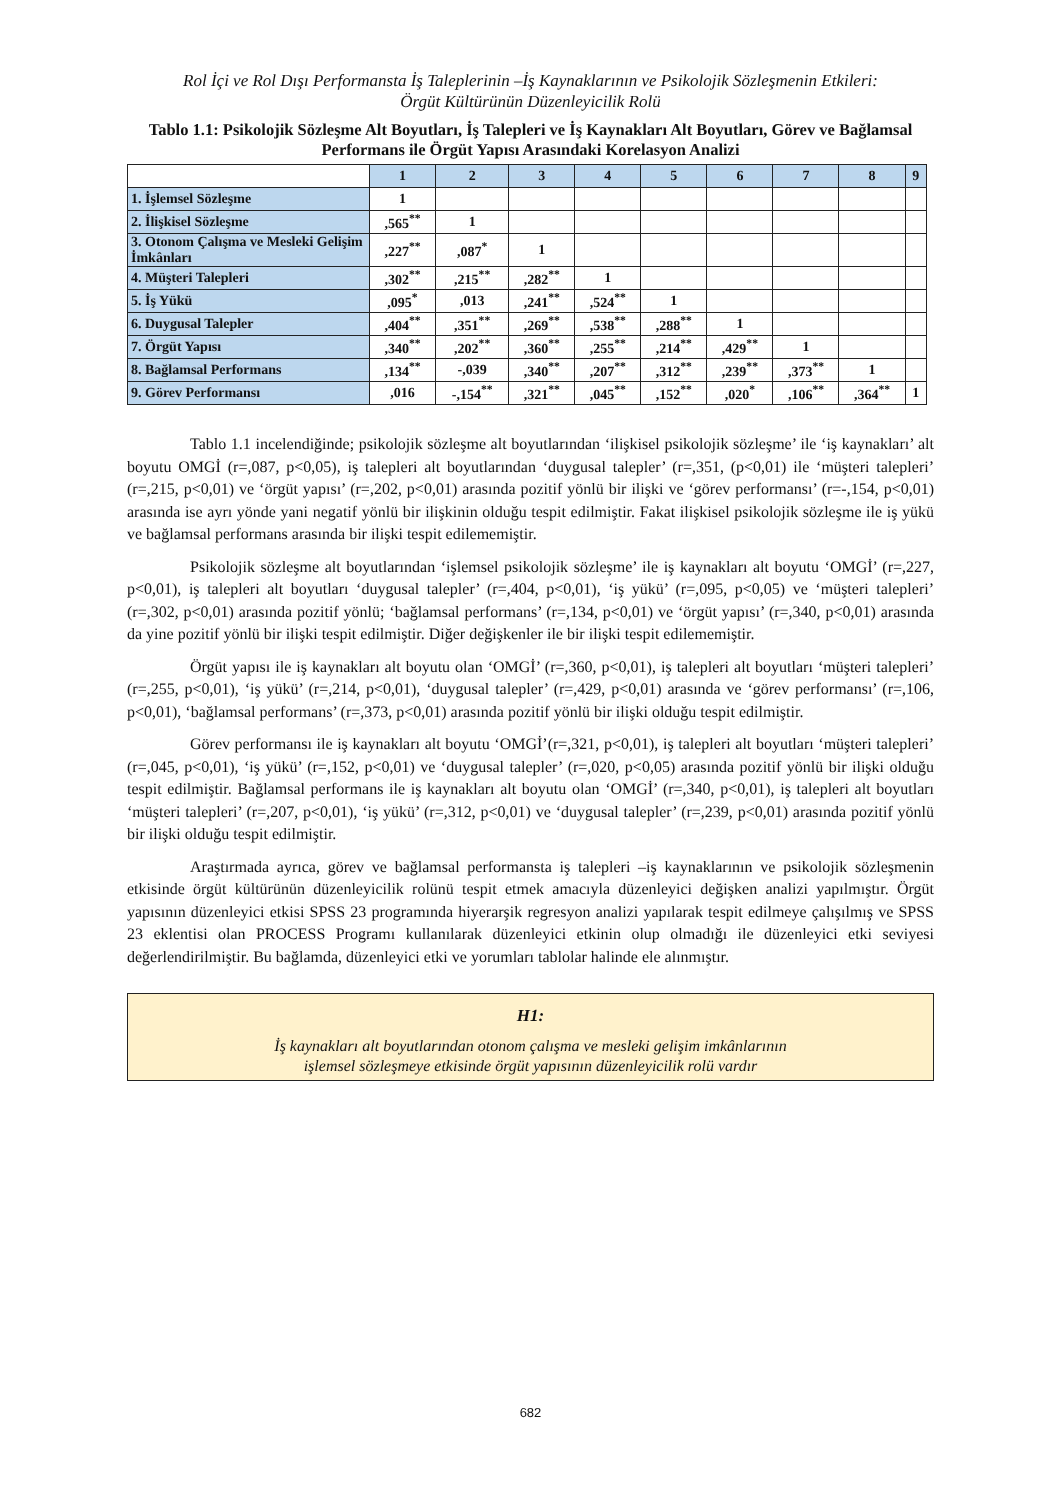Rol İçi ve Rol Dışı Performansta İş Taleplerinin –İş Kaynaklarının ve Psikolojik Sözleşmenin Etkileri:
Örgüt Kültürünün Düzenleyicilik Rolü
Tablo 1.1: Psikolojik Sözleşme Alt Boyutları, İş Talepleri ve İş Kaynakları Alt Boyutları, Görev ve Bağlamsal Performans ile Örgüt Yapısı Arasındaki Korelasyon Analizi
| | 1 | 2 | 3 | 4 | 5 | 6 | 7 | 8 | 9 |
| 1. İşlemsel Sözleşme | 1 | | | | | | | | |
| 2. İlişkisel Sözleşme | ,565<sup>**</sup> | 1 | | | | | | | |
| 3. Otonom Çalışma ve Mesleki Gelişim İmkânları | ,227<sup>**</sup> | ,087<sup>*</sup> | 1 | | | | | | |
| 4. Müşteri Talepleri | ,302<sup>**</sup> | ,215<sup>**</sup> | ,282<sup>**</sup> | 1 | | | | | |
| 5. İş Yükü | ,095<sup>*</sup> | ,013 | ,241<sup>**</sup> | ,524<sup>**</sup> | 1 | | | | |
| 6. Duygusal Talepler | ,404<sup>**</sup> | ,351<sup>**</sup> | ,269<sup>**</sup> | ,538<sup>**</sup> | ,288<sup>**</sup> | 1 | | | |
| 7. Örgüt Yapısı | ,340<sup>**</sup> | ,202<sup>**</sup> | ,360<sup>**</sup> | ,255<sup>**</sup> | ,214<sup>**</sup> | ,429<sup>**</sup> | 1 | | |
| 8. Bağlamsal Performans | ,134<sup>**</sup> | -,039 | ,340<sup>**</sup> | ,207<sup>**</sup> | ,312<sup>**</sup> | ,239<sup>**</sup> | ,373<sup>**</sup> | 1 | |
| 9. Görev Performansı | ,016 | -,154<sup>**</sup> | ,321<sup>**</sup> | ,045<sup>**</sup> | ,152<sup>**</sup> | ,020<sup>*</sup> | ,106<sup>**</sup> | ,364<sup>**</sup> | 1 |
Tablo 1.1 incelendiğinde; psikolojik sözleşme alt boyutlarından ‘ilişkisel psikolojik sözleşme’ ile ‘iş kaynakları’ alt boyutu OMGİ (r=,087, p<0,05), iş talepleri alt boyutlarından ‘duygusal talepler’ (r=,351, (p<0,01) ile ‘müşteri talepleri’ (r=,215, p<0,01) ve ‘örgüt yapısı’ (r=,202, p<0,01) arasında pozitif yönlü bir ilişki ve ‘görev performansı’ (r=-,154, p<0,01) arasında ise ayrı yönde yani negatif yönlü bir ilişkinin olduğu tespit edilmiştir. Fakat ilişkisel psikolojik sözleşme ile iş yükü ve bağlamsal performans arasında bir ilişki tespit edilememiştir.
Psikolojik sözleşme alt boyutlarından ‘işlemsel psikolojik sözleşme’ ile iş kaynakları alt boyutu ‘OMGİ’ (r=,227, p<0,01), iş talepleri alt boyutları ‘duygusal talepler’ (r=,404, p<0,01), ‘iş yükü’ (r=,095, p<0,05) ve ‘müşteri talepleri’ (r=,302, p<0,01) arasında pozitif yönlü; ‘bağlamsal performans’ (r=,134, p<0,01) ve ‘örgüt yapısı’ (r=,340, p<0,01) arasında da yine pozitif yönlü bir ilişki tespit edilmiştir. Diğer değişkenler ile bir ilişki tespit edilememiştir.
Örgüt yapısı ile iş kaynakları alt boyutu olan ‘OMGİ’ (r=,360, p<0,01), iş talepleri alt boyutları ‘müşteri talepleri’ (r=,255, p<0,01), ‘iş yükü’ (r=,214, p<0,01), ‘duygusal talepler’ (r=,429, p<0,01) arasında ve ‘görev performansı’ (r=,106, p<0,01), ‘bağlamsal performans’ (r=,373, p<0,01) arasında pozitif yönlü bir ilişki olduğu tespit edilmiştir.
Görev performansı ile iş kaynakları alt boyutu ‘OMGİ’(r=,321, p<0,01), iş talepleri alt boyutları ‘müşteri talepleri’ (r=,045, p<0,01), ‘iş yükü’ (r=,152, p<0,01) ve ‘duygusal talepler’ (r=,020, p<0,05) arasında pozitif yönlü bir ilişki olduğu tespit edilmiştir. Bağlamsal performans ile iş kaynakları alt boyutu olan ‘OMGİ’ (r=,340, p<0,01), iş talepleri alt boyutları ‘müşteri talepleri’ (r=,207, p<0,01), ‘iş yükü’ (r=,312, p<0,01) ve ‘duygusal talepler’ (r=,239, p<0,01) arasında pozitif yönlü bir ilişki olduğu tespit edilmiştir.
Araştırmada ayrıca, görev ve bağlamsal performansta iş talepleri –iş kaynaklarının ve psikolojik sözleşmenin etkisinde örgüt kültürünün düzenleyicilik rolünü tespit etmek amacıyla düzenleyici değişken analizi yapılmıştır. Örgüt yapısının düzenleyici etkisi SPSS 23 programında hiyerarşik regresyon analizi yapılarak tespit edilmeye çalışılmış ve SPSS 23 eklentisi olan PROCESS Programı kullanılarak düzenleyici etkinin olup olmadığı ile düzenleyici etki seviyesi değerlendirilmiştir. Bu bağlamda, düzenleyici etki ve yorumları tablolar halinde ele alınmıştır.
H1:
İş kaynakları alt boyutlarından otonom çalışma ve mesleki gelişim imkânlarının
işlemsel sözleşmeye etkisinde örgüt yapısının düzenleyicilik rolü vardır
682